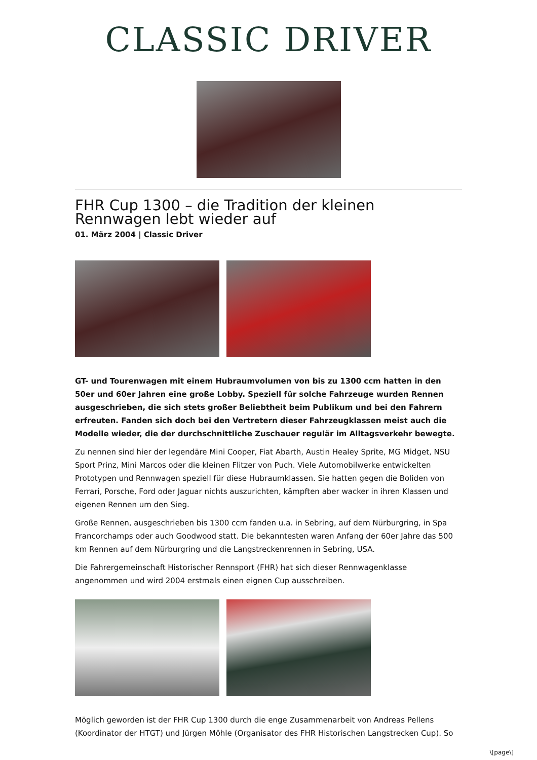CLASSIC DRIVER
FHR Cup 1300 – die Tradition der kleinen Rennwagen lebt wieder auf
01. März 2004 | Classic Driver
GT- und Tourenwagen mit einem Hubraumvolumen von bis zu 1300 ccm hatten in den 50er und 60er Jahren eine große Lobby. Speziell für solche Fahrzeuge wurden Rennen ausgeschrieben, die sich stets großer Beliebtheit beim Publikum und bei den Fahrern erfreuten. Fanden sich doch bei den Vertretern dieser Fahrzeugklassen meist auch die Modelle wieder, die der durchschnittliche Zuschauer regulär im Alltagsverkehr bewegte.
Zu nennen sind hier der legendäre Mini Cooper, Fiat Abarth, Austin Healey Sprite, MG Midget, NSU Sport Prinz, Mini Marcos oder die kleinen Flitzer von Puch. Viele Automobilwerke entwickelten Prototypen und Rennwagen speziell für diese Hubraumklassen. Sie hatten gegen die Boliden von Ferrari, Porsche, Ford oder Jaguar nichts auszurichten, kämpften aber wacker in ihren Klassen und eigenen Rennen um den Sieg.
Große Rennen, ausgeschrieben bis 1300 ccm fanden u.a. in Sebring, auf dem Nürburgring, in Spa Francorchamps oder auch Goodwood statt. Die bekanntesten waren Anfang der 60er Jahre das 500 km Rennen auf dem Nürburgring und die Langstreckenrennen in Sebring, USA.
Die Fahrergemeinschaft Historischer Rennsport (FHR) hat sich dieser Rennwagenklasse angenommen und wird 2004 erstmals einen eignen Cup ausschreiben.
Möglich geworden ist der FHR Cup 1300 durch die enge Zusammenarbeit von Andreas Pellens (Koordinator der HTGT) und Jürgen Möhle (Organisator des FHR Historischen Langstrecken Cup). So
\[page\]